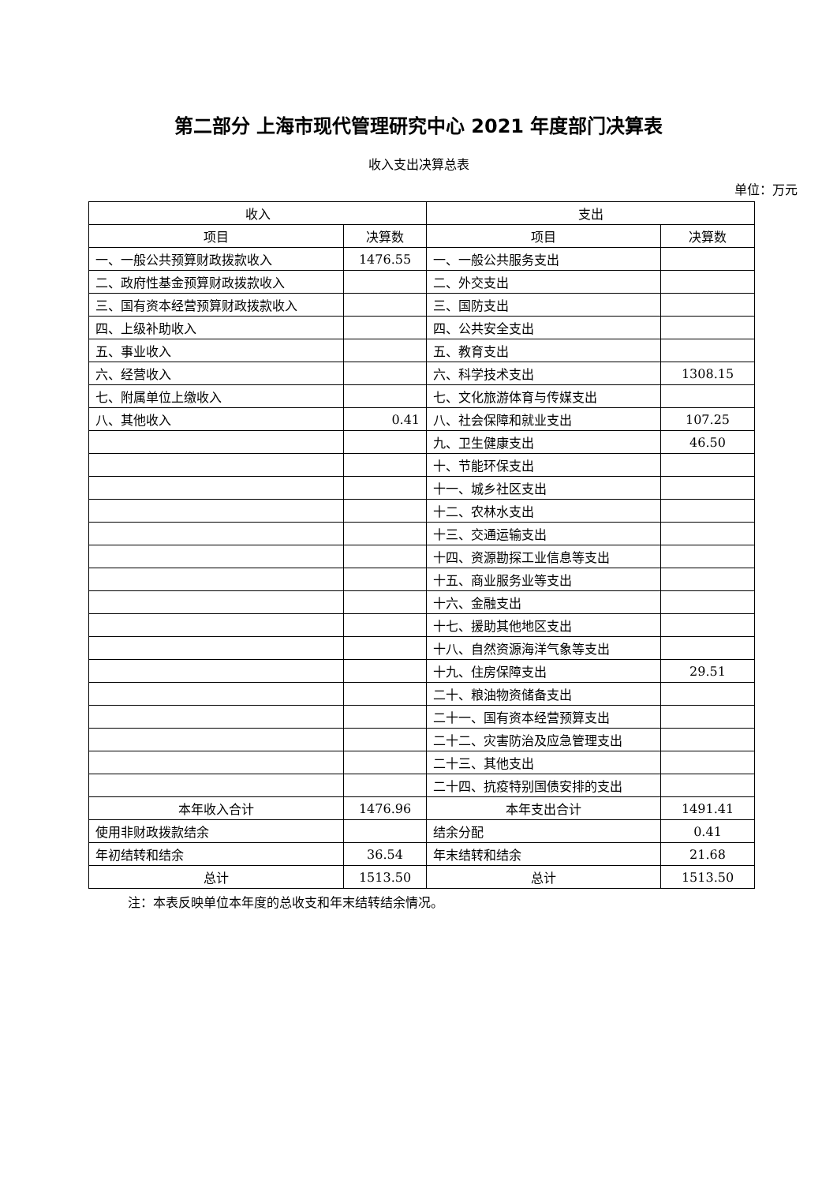第二部分 上海市现代管理研究中心 2021 年度部门决算表
收入支出决算总表
单位：万元
| 收入 | | 支出 | |
| --- | --- | --- | --- |
| 项目 | 决算数 | 项目 | 决算数 |
| 一、一般公共预算财政拨款收入 | 1476.55 | 一、一般公共服务支出 | |
| 二、政府性基金预算财政拨款收入 | | 二、外交支出 | |
| 三、国有资本经营预算财政拨款收入 | | 三、国防支出 | |
| 四、上级补助收入 | | 四、公共安全支出 | |
| 五、事业收入 | | 五、教育支出 | |
| 六、经营收入 | | 六、科学技术支出 | 1308.15 |
| 七、附属单位上缴收入 | | 七、文化旅游体育与传媒支出 | |
| 八、其他收入 | 0.41 | 八、社会保障和就业支出 | 107.25 |
| | | 九、卫生健康支出 | 46.50 |
| | | 十、节能环保支出 | |
| | | 十一、城乡社区支出 | |
| | | 十二、农林水支出 | |
| | | 十三、交通运输支出 | |
| | | 十四、资源勘探工业信息等支出 | |
| | | 十五、商业服务业等支出 | |
| | | 十六、金融支出 | |
| | | 十七、援助其他地区支出 | |
| | | 十八、自然资源海洋气象等支出 | |
| | | 十九、住房保障支出 | 29.51 |
| | | 二十、粮油物资储备支出 | |
| | | 二十一、国有资本经营预算支出 | |
| | | 二十二、灾害防治及应急管理支出 | |
| | | 二十三、其他支出 | |
| | | 二十四、抗疫特别国债安排的支出 | |
| 本年收入合计 | 1476.96 | 本年支出合计 | 1491.41 |
| 使用非财政拨款结余 | | 结余分配 | 0.41 |
| 年初结转和结余 | 36.54 | 年末结转和结余 | 21.68 |
| 总计 | 1513.50 | 总计 | 1513.50 |
注：本表反映单位本年度的总收支和年末结转结余情况。